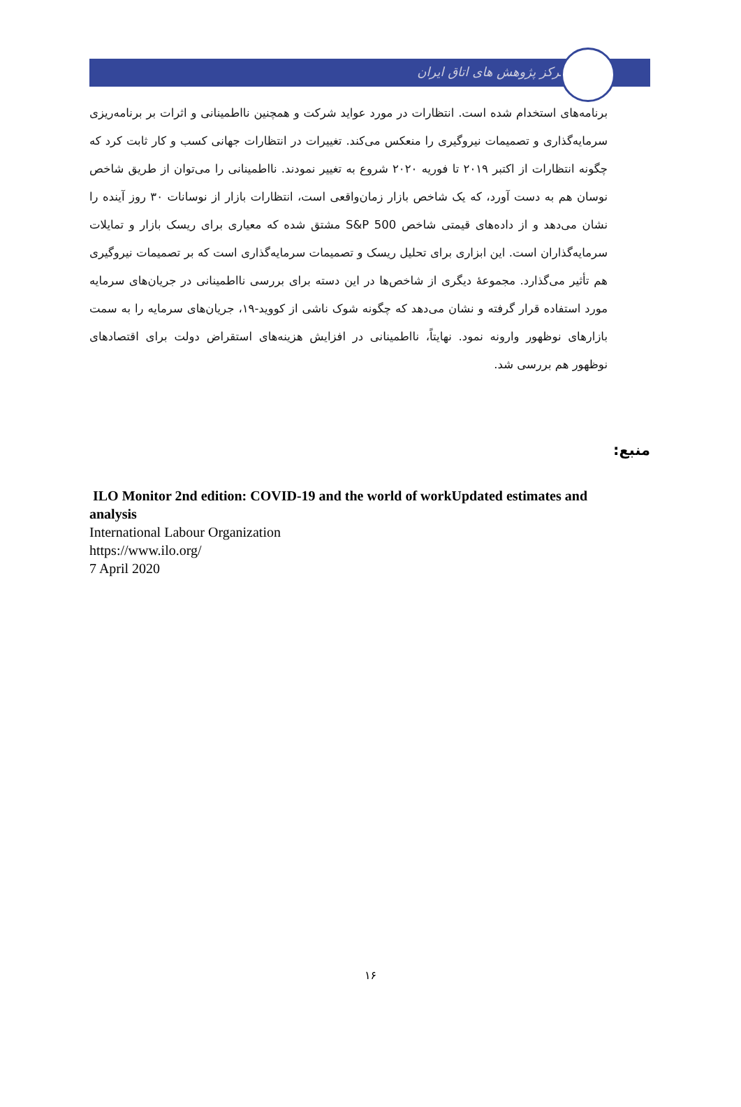مرکز پژوهش های اتاق ایران
برنامه‌های استخدام شده است. انتظارات در مورد عواید شرکت و همچنین نااطمینانی و اثرات بر برنامه‌ریزی سرمایه‌گذاری و تصمیمات نیروگیری را منعکس می‌کند. تغییرات در انتظارات جهانی کسب و کار ثابت کرد که چگونه انتظارات از اکتبر ۲۰۱۹ تا فوریه ۲۰۲۰ شروع به تغییر نمودند. نااطمینانی را می‌توان از طریق شاخص نوسان هم به دست آورد، که یک شاخص بازار زمان‌واقعی است، انتظارات بازار از نوسانات ۳۰ روز آینده را نشان می‌دهد و از داده‌های قیمتی شاخص S&P 500 مشتق شده که معیاری برای ریسک بازار و تمایلات سرمایه‌گذاران است. این ابزاری برای تحلیل ریسک و تصمیمات سرمایه‌گذاری است که بر تصمیمات نیروگیری هم تأثیر می‌گذارد. مجموعهٔ دیگری از شاخص‌ها در این دسته برای بررسی نااطمینانی در جریان‌های سرمایه مورد استفاده قرار گرفته و نشان می‌دهد که چگونه شوک ناشی از کووید-۱۹، جریان‌های سرمایه را به سمت بازارهای نوظهور وارونه نمود. نهایتاً، نااطمینانی در افزایش هزینه‌های استقراض دولت برای اقتصادهای نوظهور هم بررسی شد.
منبع:
ILO Monitor 2nd edition: COVID-19 and the world of workUpdated estimates and analysis
International Labour Organization
https://www.ilo.org/
7 April 2020
۱۶